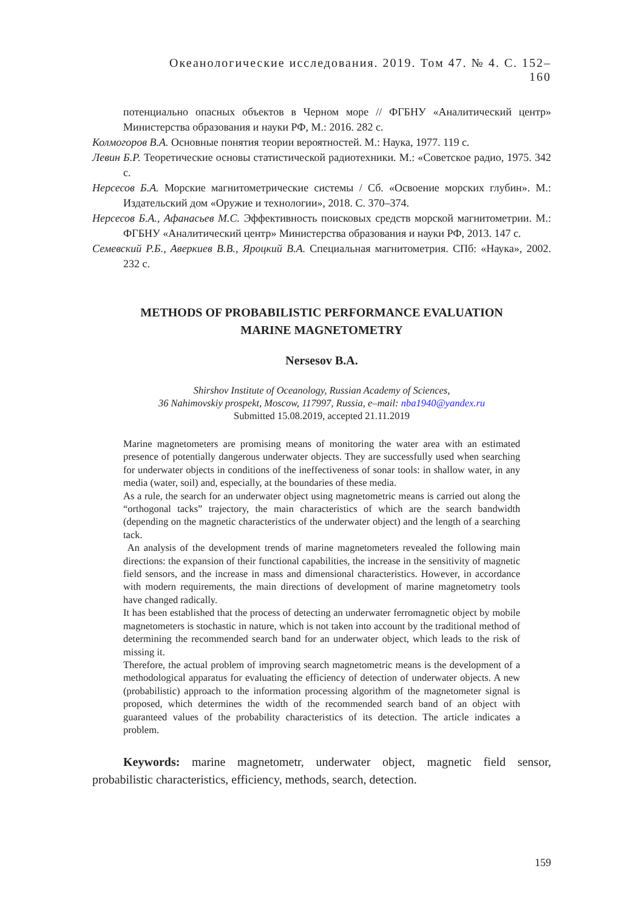Океанологические исследования. 2019. Том 47. № 4. С. 152–160
потенциально опасных объектов в Черном море // ФГБНУ «Аналитический центр» Министерства образования и науки РФ, М.: 2016. 282 с.
Колмогоров В.А. Основные понятия теории вероятностей. М.: Наука, 1977. 119 с.
Левин Б.Р. Теоретические основы статистической радиотехники. М.: «Советское радио, 1975. 342 с.
Нерсесов Б.А. Морские магнитометрические системы / Сб. «Освоение морских глубин». М.: Издательский дом «Оружие и технологии», 2018. С. 370–374.
Нерсесов Б.А., Афанасьев М.С. Эффективность поисковых средств морской магнитометрии. М.: ФГБНУ «Аналитический центр» Министерства образования и науки РФ, 2013. 147 с.
Семевский Р.Б., Аверкиев В.В., Яроцкий В.А. Специальная магнитометрия. СПб: «Наука», 2002. 232 с.
METHODS OF PROBABILISTIC PERFORMANCE EVALUATION
MARINE MAGNETOMETRY
Nersesov B.A.
Shirshov Institute of Oceanology, Russian Academy of Sciences,
36 Nahimovskiy prospekt, Moscow, 117997, Russia, e–mail: nba1940@yandex.ru
Submitted 15.08.2019, accepted 21.11.2019
Marine magnetometers are promising means of monitoring the water area with an estimated presence of potentially dangerous underwater objects. They are successfully used when searching for underwater objects in conditions of the ineffectiveness of sonar tools: in shallow water, in any media (water, soil) and, especially, at the boundaries of these media.
As a rule, the search for an underwater object using magnetometric means is carried out along the “orthogonal tacks” trajectory, the main characteristics of which are the search bandwidth (depending on the magnetic characteristics of the underwater object) and the length of a searching tack.
An analysis of the development trends of marine magnetometers revealed the following main directions: the expansion of their functional capabilities, the increase in the sensitivity of magnetic field sensors, and the increase in mass and dimensional characteristics. However, in accordance with modern requirements, the main directions of development of marine magnetometry tools have changed radically.
It has been established that the process of detecting an underwater ferromagnetic object by mobile magnetometers is stochastic in nature, which is not taken into account by the traditional method of determining the recommended search band for an underwater object, which leads to the risk of missing it.
Therefore, the actual problem of improving search magnetometric means is the development of a methodological apparatus for evaluating the efficiency of detection of underwater objects. A new (probabilistic) approach to the information processing algorithm of the magnetometer signal is proposed, which determines the width of the recommended search band of an object with guaranteed values of the probability characteristics of its detection. The article indicates a problem.
Keywords: marine magnetometr, underwater object, magnetic field sensor, probabilistic characteristics, efficiency, methods, search, detection.
159